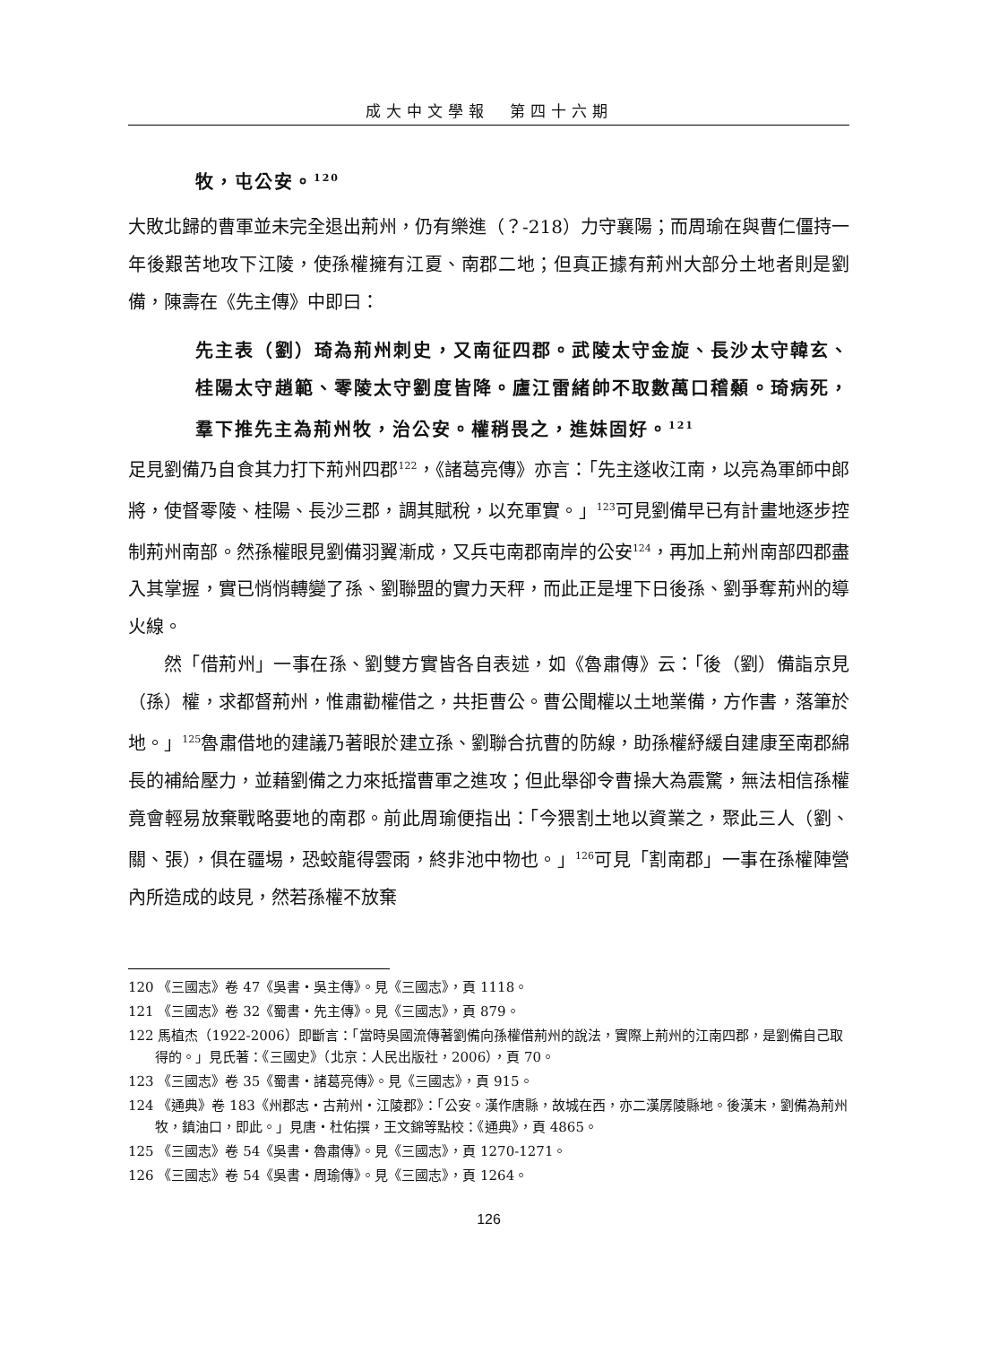成大中文學報　第四十六期
牧，屯公安。<sup>120</sup>
大敗北歸的曹軍並未完全退出荊州，仍有樂進（？-218）力守襄陽；而周瑜在與曹仁僵持一年後艱苦地攻下江陵，使孫權擁有江夏、南郡二地；但真正據有荊州大部分土地者則是劉備，陳壽在《先主傳》中即曰：
先主表（劉）琦為荊州刺史，又南征四郡。武陵太守金旋、長沙太守韓玄、桂陽太守趙範、零陵太守劉度皆降。廬江雷緒帥不取數萬口稽顙。琦病死，羣下推先主為荊州牧，治公安。權稍畏之，進妹固好。<sup>121</sup>
足見劉備乃自食其力打下荊州四郡<sup>122</sup>，《諸葛亮傳》亦言：「先主遂收江南，以亮為軍師中郎將，使督零陵、桂陽、長沙三郡，調其賦稅，以充軍實。」<sup>123</sup>可見劉備早已有計畫地逐步控制荊州南部。然孫權眼見劉備羽翼漸成，又兵屯南郡南岸的公安<sup>124</sup>，再加上荊州南部四郡盡入其掌握，實已悄悄轉變了孫、劉聯盟的實力天秤，而此正是埋下日後孫、劉爭奪荊州的導火線。
然「借荊州」一事在孫、劉雙方實皆各自表述，如《魯肅傳》云：「後（劉）備詣京見（孫）權，求都督荊州，惟肅勸權借之，共拒曹公。曹公聞權以土地業備，方作書，落筆於地。」<sup>125</sup>魯肅借地的建議乃著眼於建立孫、劉聯合抗曹的防線，助孫權紓緩自建康至南郡綿長的補給壓力，並藉劉備之力來抵擋曹軍之進攻；但此舉卻令曹操大為震驚，無法相信孫權竟會輕易放棄戰略要地的南郡。前此周瑜便指出：「今猥割土地以資業之，聚此三人（劉、關、張），俱在疆埸，恐蛟龍得雲雨，終非池中物也。」<sup>126</sup>可見「割南郡」一事在孫權陣營內所造成的歧見，然若孫權不放棄
120 《三國志》卷 47《吳書‧吳主傳》。見《三國志》，頁 1118。
121 《三國志》卷 32《蜀書‧先主傳》。見《三國志》，頁 879。
122 馬植杰（1922-2006）即斷言：「當時吳國流傳著劉備向孫權借荊州的說法，實際上荊州的江南四郡，是劉備自己取得的。」見氏著：《三國史》（北京：人民出版社，2006），頁 70。
123 《三國志》卷 35《蜀書‧諸葛亮傳》。見《三國志》，頁 915。
124 《通典》卷 183《州郡志‧古荊州‧江陵郡》：「公安。漢作唐縣，故城在西，亦二漢孱陵縣地。後漢末，劉備為荊州牧，鎮油口，即此。」見唐‧杜佑撰，王文錦等點校：《通典》，頁 4865。
125 《三國志》卷 54《吳書‧魯肅傳》。見《三國志》，頁 1270-1271。
126 《三國志》卷 54《吳書‧周瑜傳》。見《三國志》，頁 1264。
126